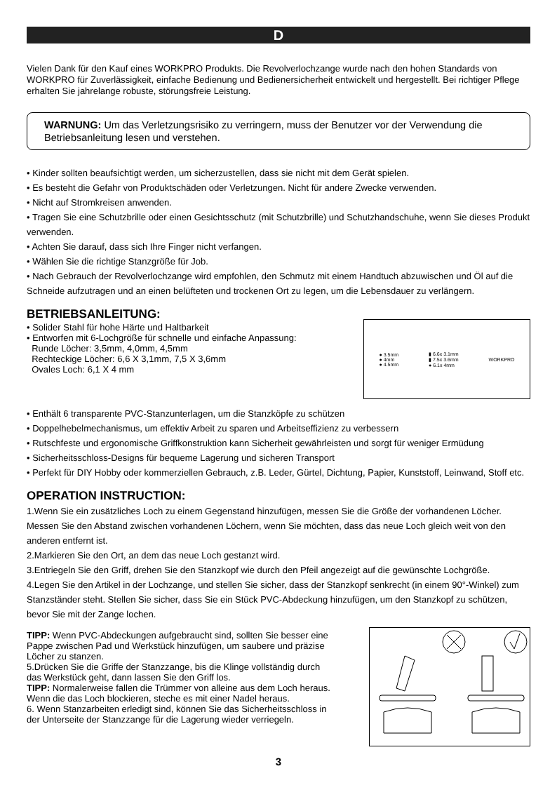D
Vielen Dank für den Kauf eines WORKPRO Produkts. Die Revolverlochzange wurde nach den hohen Standards von WORKPRO für Zuverlässigkeit, einfache Bedienung und Bedienersicherheit entwickelt und hergestellt. Bei richtiger Pflege erhalten Sie jahrelange robuste, störungsfreie Leistung.
WARNUNG: Um das Verletzungsrisiko zu verringern, muss der Benutzer vor der Verwendung die Betriebsanleitung lesen und verstehen.
• Kinder sollten beaufsichtigt werden, um sicherzustellen, dass sie nicht mit dem Gerät spielen.
• Es besteht die Gefahr von Produktschäden oder Verletzungen. Nicht für andere Zwecke verwenden.
• Nicht auf Stromkreisen anwenden.
• Tragen Sie eine Schutzbrille oder einen Gesichtsschutz (mit Schutzbrille) und Schutzhandschuhe, wenn Sie dieses Produkt verwenden.
• Achten Sie darauf, dass sich Ihre Finger nicht verfangen.
• Wählen Sie die richtige Stanzgröße für Job.
• Nach Gebrauch der Revolverlochzange wird empfohlen, den Schmutz mit einem Handtuch abzuwischen und Öl auf die Schneide aufzutragen und an einen belüfteten und trockenen Ort zu legen, um die Lebensdauer zu verlängern.
BETRIEBSANLEITUNG:
• Solider Stahl für hohe Härte und Haltbarkeit
• Entworfen mit 6-Lochgröße für schnelle und einfache Anpassung:
Runde Löcher: 3,5mm, 4,0mm, 4,5mm
Rechteckige Löcher: 6,6 X 3,1mm, 7,5 X 3,6mm
Ovales Loch: 6,1 X 4 mm
● 3.5mm
● 4mm
● 4.5mm
▮ 6.6x 3.1mm
▮ 7.5x 3.6mm
● 6.1x 4mm
WORKPRO
• Enthält 6 transparente PVC-Stanzunterlagen, um die Stanzköpfe zu schützen
• Doppelhebelmechanismus, um effektiv Arbeit zu sparen und Arbeitseffizienz zu verbessern
• Rutschfeste und ergonomische Griffkonstruktion kann Sicherheit gewährleisten und sorgt für weniger Ermüdung
• Sicherheitsschloss-Designs für bequeme Lagerung und sicheren Transport
• Perfekt für DIY Hobby oder kommerziellen Gebrauch, z.B. Leder, Gürtel, Dichtung, Papier, Kunststoff, Leinwand, Stoff etc.
OPERATION INSTRUCTION:
1.Wenn Sie ein zusätzliches Loch zu einem Gegenstand hinzufügen, messen Sie die Größe der vorhandenen Löcher. Messen Sie den Abstand zwischen vorhandenen Löchern, wenn Sie möchten, dass das neue Loch gleich weit von den anderen entfernt ist.
2.Markieren Sie den Ort, an dem das neue Loch gestanzt wird.
3.Entriegeln Sie den Griff, drehen Sie den Stanzkopf wie durch den Pfeil angezeigt auf die gewünschte Lochgröße.
4.Legen Sie den Artikel in der Lochzange, und stellen Sie sicher, dass der Stanzkopf senkrecht (in einem 90°-Winkel) zum Stanzständer steht. Stellen Sie sicher, dass Sie ein Stück PVC-Abdeckung hinzufügen, um den Stanzkopf zu schützen, bevor Sie mit der Zange lochen.
TIPP: Wenn PVC-Abdeckungen aufgebraucht sind, sollten Sie besser eine Pappe zwischen Pad und Werkstück hinzufügen, um saubere und präzise Löcher zu stanzen.
5.Drücken Sie die Griffe der Stanzzange, bis die Klinge vollständig durch das Werkstück geht, dann lassen Sie den Griff los.
TIPP: Normalerweise fallen die Trümmer von alleine aus dem Loch heraus. Wenn die das Loch blockieren, steche es mit einer Nadel heraus.
6. Wenn Stanzarbeiten erledigt sind, können Sie das Sicherheitsschloss in der Unterseite der Stanzzange für die Lagerung wieder verriegeln.
3